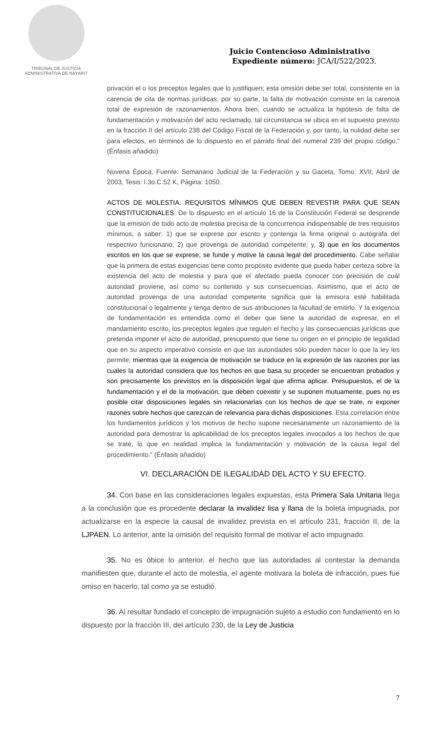TRIBUNAL DE JUSTICIA
ADMINISTRATIVA DE NAYARIT
Juicio Contencioso Administrativo
Expediente número: JCA/I/522/2023.
privación el o los preceptos legales que lo justifiquen; esta omisión debe ser total, consistente en la carencia de cita de normas jurídicas; por su parte, la falta de motivación consiste en la carencia total de expresión de razonamientos. Ahora bien, cuando se actualiza la hipótesis de falta de fundamentación y motivación del acto reclamado, tal circunstancia se ubica en el supuesto previsto en la fracción II del artículo 238 del Código Fiscal de la Federación y, por tanto, la nulidad debe ser para efectos, en términos de lo dispuesto en el párrafo final del numeral 239 del propio código.” (Énfasis añadido)
Novena Época, Fuente: Semanario Judicial de la Federación y su Gaceta, Tomo: XVII, Abril de 2003, Tesis: I.3o.C.52 K, Página: 1050.
ACTOS DE MOLESTIA. REQUISITOS MÍNIMOS QUE DEBEN REVESTIR PARA QUE SEAN CONSTITUCIONALES. De lo dispuesto en el artículo 16 de la Constitución Federal se desprende que la emisión de todo acto de molestia precisa de la concurrencia indispensable de tres requisitos mínimos, a saber: 1) que se exprese por escrito y contenga la firma original o autógrafa del respectivo funcionario; 2) que provenga de autoridad competente; y, 3) que en los documentos escritos en los que se exprese, se funde y motive la causa legal del procedimiento. Cabe señalar que la primera de estas exigencias tiene como propósito evidente que pueda haber certeza sobre la existencia del acto de molestia y para que el afectado pueda conocer con precisión de cuál autoridad proviene, así como su contenido y sus consecuencias. Asimismo, que el acto de autoridad provenga de una autoridad competente significa que la emisora esté habilitada constitucional o legalmente y tenga dentro de sus atribuciones la facultad de emitirlo. Y la exigencia de fundamentación es entendida como el deber que tiene la autoridad de expresar, en el mandamiento escrito, los preceptos legales que regulen el hecho y las consecuencias jurídicas que pretenda imponer el acto de autoridad, presupuesto que tiene su origen en el principio de legalidad que en su aspecto imperativo consiste en que las autoridades sólo pueden hacer lo que la ley les permite; mientras que la exigencia de motivación se traduce en la expresión de las razones por las cuales la autoridad considera que los hechos en que basa su proceder se encuentran probados y son precisamente los previstos en la disposición legal que afirma aplicar. Presupuestos, el de la fundamentación y el de la motivación, que deben coexistir y se suponen mutuamente, pues no es posible citar disposiciones legales sin relacionarlas con los hechos de que se trate, ni exponer razones sobre hechos que carezcan de relevancia para dichas disposiciones. Esta correlación entre los fundamentos jurídicos y los motivos de hecho supone necesariamente un razonamiento de la autoridad para demostrar la aplicabilidad de los preceptos legales invocados a los hechos de que se trate, lo que en realidad implica la fundamentación y motivación de la causa legal del procedimiento.” (Énfasis añadido)
VI. DECLARACIÓN DE ILEGALIDAD DEL ACTO Y SU EFECTO.
34. Con base en las consideraciones legales expuestas, esta Primera Sala Unitaria llega a la conclusión que es procedente declarar la invalidez lisa y llana de la boleta impugnada, por actualizarse en la especie la causal de invalidez prevista en el artículo 231, fracción II, de la LJPAEN. Lo anterior, ante la omisión del requisito formal de motivar el acto impugnado.
35. No es óbice lo anterior, el hecho que las autoridades al contestar la demanda manifiesten que, durante el acto de molestia, el agente motivara la boleta de infracción, pues fue omiso en hacerlo, tal como ya se estudió.
36. Al resultar fundado el concepto de impugnación sujeto a estudio con fundamento en lo dispuesto por la fracción III, del artículo 230, de la Ley de Justicia
7